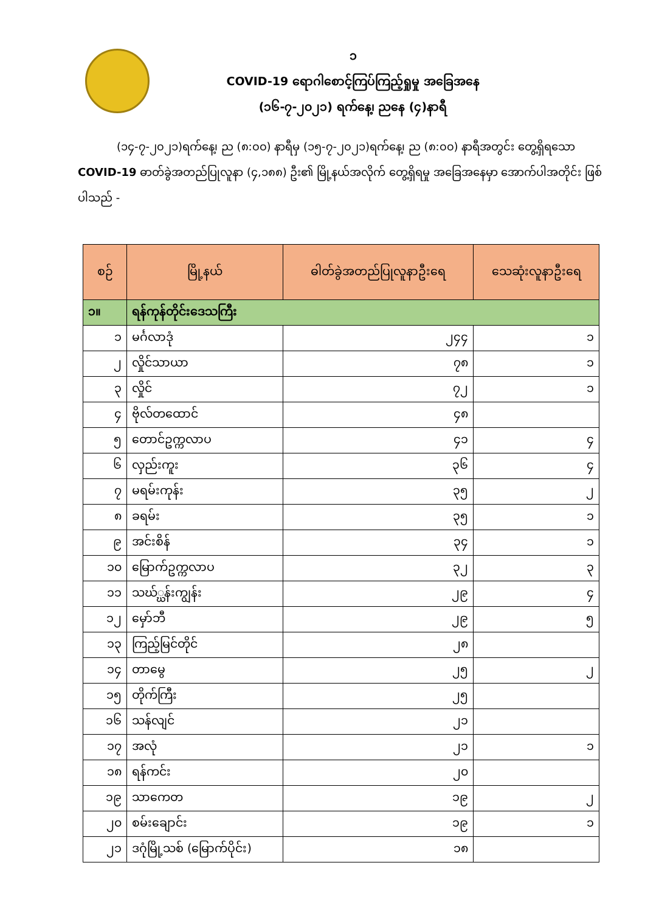၁
COVID-19 ရောဂါစောင့်ကြပ်ကြည့်ရှုမှု အခြေအနေ
(၁၆-၇-၂၀၂၁) ရက်နေ့၊ ညနေ (၄)နာရီ
(၁၄-၇-၂၀၂၁)ရက်နေ့၊ ည (၈:၀၀) နာရီမှ (၁၅-၇-၂၀၂၁)ရက်နေ့၊ ည (၈:၀၀) နာရီအတွင်း တွေ့ရှိရသော COVID-19 ဓာတ်ခွဲအတည်ပြုလူနာ (၄,၁၈၈) ဦး၏ မြို့နယ်အလိုက် တွေ့ရှိရမှု အခြေအနေမှာ အောက်ပါအတိုင်း ဖြစ်ပါသည် -
| စဉ် | မြို့နယ် | ဓါတ်ခွဲအတည်ပြုလူနာဦးရေ | သေဆုံးလူနာဦးရေ |
| --- | --- | --- | --- |
| ၁။ | ရန်ကုန်တိုင်းဒေသကြီး | | |
| ၁ | မင်္ဂလာဒုံ | ၂၄၄ | ၁ |
| ၂ | လှိုင်သာယာ | ၇၈ | ၁ |
| ၃ | လှိုင် | ၇၂ | ၁ |
| ၄ | ဗိုလ်တထောင် | ၄၈ | |
| ၅ | တောင်ဥက္ကလာပ | ၄၁ | ၄ |
| ၆ | လှည်းကူး | ၃၆ | ၄ |
| ၇ | မရမ်းကုန်း | ၃၅ | ၂ |
| ၈ | ခရမ်း | ၃၅ | ၁ |
| ၉ | အင်းစိန် | ၃၄ | ၁ |
| ၁၀ | မြောက်ဥက္ကလာပ | ၃၂ | ၃ |
| ၁၁ | သဃ်္ဃန်းကျွန်း | ၂၉ | ၄ |
| ၁၂ | မှော်ဘီ | ၂၉ | ၅ |
| ၁၃ | ကြည့်မြင်တိုင် | ၂၈ | |
| ၁၄ | တာမွေ | ၂၅ | ၂ |
| ၁၅ | တိုက်ကြီး | ၂၅ | |
| ၁၆ | သန်လျင် | ၂၁ | |
| ၁၇ | အလုံ | ၂၁ | ၁ |
| ၁၈ | ရန်ကင်း | ၂၀ | |
| ၁၉ | သာကေတ | ၁၉ | ၂ |
| ၂၀ | စမ်းချောင်း | ၁၉ | ၁ |
| ၂၁ | ဒဂုံမြို့သစ် (မြောက်ပိုင်း) | ၁၈ | |